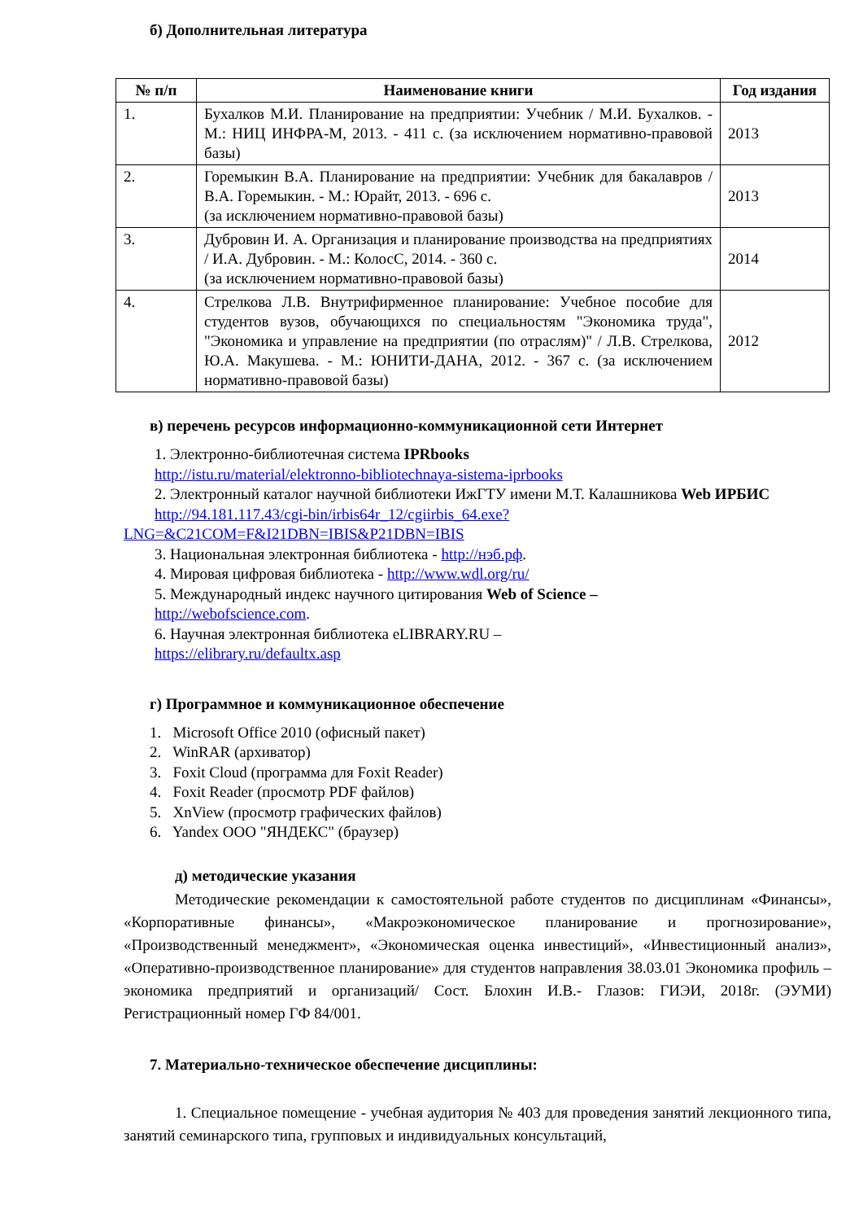б) Дополнительная литература
| № п/п | Наименование книги | Год издания |
| --- | --- | --- |
| 1. | Бухалков М.И. Планирование на предприятии: Учебник / М.И. Бухалков. - М.: НИЦ ИНФРА-М, 2013. - 411 с. (за исключением нормативно-правовой базы) | 2013 |
| 2. | Горемыкин В.А. Планирование на предприятии: Учебник для бакалавров / В.А. Горемыкин. - М.: Юрайт, 2013. - 696 с. (за исключением нормативно-правовой базы) | 2013 |
| 3. | Дубровин И. А. Организация и планирование производства на предприятиях / И.А. Дубровин. - М.: КолосС, 2014. - 360 с. (за исключением нормативно-правовой базы) | 2014 |
| 4. | Стрелкова Л.В. Внутрифирменное планирование: Учебное пособие для студентов вузов, обучающихся по специальностям "Экономика труда", "Экономика и управление на предприятии (по отраслям)" / Л.В. Стрелкова, Ю.А. Макушева. - М.: ЮНИТИ-ДАНА, 2012. - 367 с. (за исключением нормативно-правовой базы) | 2012 |
в) перечень ресурсов информационно-коммуникационной сети Интернет
1. Электронно-библиотечная система IPRbooks
http://istu.ru/material/elektronno-bibliotechnaya-sistema-iprbooks
2. Электронный каталог научной библиотеки ИжГТУ имени М.Т. Калашникова Web ИРБИС
http://94.181.117.43/cgi-bin/irbis64r_12/cgiirbis_64.exe?LNG=&C21COM=F&I21DBN=IBIS&P21DBN=IBIS
3. Национальная электронная библиотека - http://нэб.рф.
4. Мировая цифровая библиотека - http://www.wdl.org/ru/
5. Международный индекс научного цитирования Web of Science –
http://webofscience.com.
6. Научная электронная библиотека eLIBRARY.RU –
https://elibrary.ru/defaultx.asp
г) Программное и коммуникационное обеспечение
1. Microsoft Office 2010 (офисный пакет)
2. WinRAR (архиватор)
3. Foxit Cloud (программа для Foxit Reader)
4. Foxit Reader (просмотр PDF файлов)
5. XnView (просмотр графических файлов)
6. Yandex ООО "ЯНДЕКС" (браузер)
д) методические указания
Методические рекомендации к самостоятельной работе студентов по дисциплинам «Финансы», «Корпоративные финансы», «Макроэкономическое планирование и прогнозирование», «Производственный менеджмент», «Экономическая оценка инвестиций», «Инвестиционный анализ», «Оперативно-производственное планирование» для студентов направления 38.03.01 Экономика профиль – экономика предприятий и организаций/ Сост. Блохин И.В.- Глазов: ГИЭИ, 2018г. (ЭУМИ) Регистрационный номер ГФ 84/001.
7. Материально-техническое обеспечение дисциплины:
1. Специальное помещение - учебная аудитория № 403 для проведения занятий лекционного типа, занятий семинарского типа, групповых и индивидуальных консультаций,